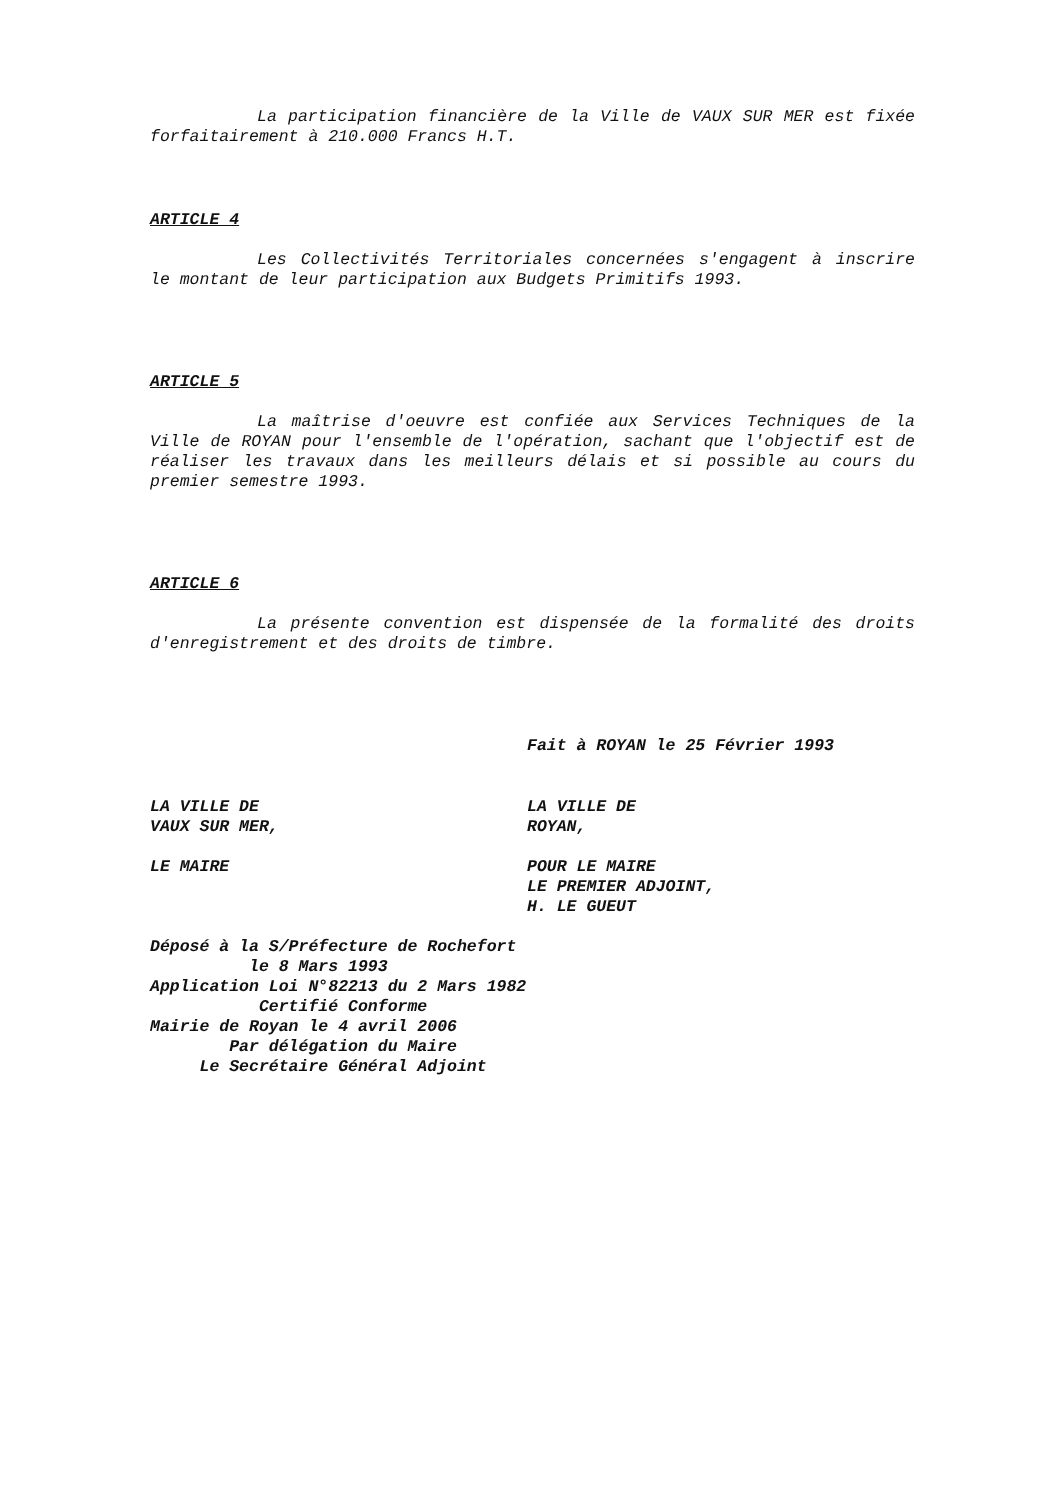La participation financière de la Ville de VAUX SUR MER est fixée forfaitairement à 210.000 Francs H.T.
ARTICLE 4
Les Collectivités Territoriales concernées s'engagent à inscrire le montant de leur participation aux Budgets Primitifs 1993.
ARTICLE 5
La maîtrise d'oeuvre est confiée aux Services Techniques de la Ville de ROYAN pour l'ensemble de l'opération, sachant que l'objectif est de réaliser les travaux dans les meilleurs délais et si possible au cours du premier semestre 1993.
ARTICLE 6
La présente convention est dispensée de la formalité des droits d'enregistrement et des droits de timbre.
Fait à ROYAN le 25 Février 1993
LA VILLE DE
VAUX SUR MER,
LA VILLE DE
ROYAN,
LE MAIRE POUR LE MAIRE
LE PREMIER ADJOINT,
H. LE GUEUT
Déposé à la S/Préfecture de Rochefort le 8 Mars 1993 Application Loi N°82213 du 2 Mars 1982 Certifié Conforme Mairie de Royan le 4 avril 2006 Par délégation du Maire Le Secrétaire Général Adjoint